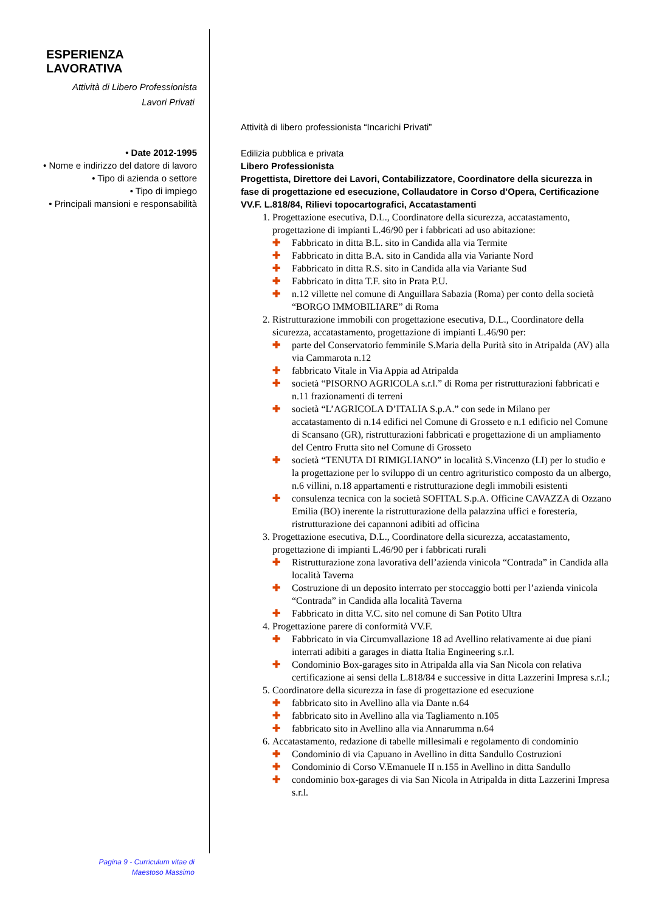ESPERIENZA LAVORATIVA
Attività di Libero Professionista
Lavori Privati
• Date 2012-1995
• Nome e indirizzo del datore di lavoro
• Tipo di azienda o settore
• Tipo di impiego
• Principali mansioni e responsabilità
Attività di libero professionista “Incarichi Privati”
Edilizia pubblica e privata
Libero Professionista
Progettista, Direttore dei Lavori, Contabilizzatore, Coordinatore della sicurezza in fase di progettazione ed esecuzione, Collaudatore in Corso d’Opera, Certificazione VV.F. L.818/84, Rilievi topocartografici, Accatastamenti
1. Progettazione esecutiva, D.L., Coordinatore della sicurezza, accatastamento, progettazione di impianti L.46/90 per i fabbricati ad uso abitazione:
✚ Fabbricato in ditta B.L. sito in Candida alla via Termite
✚ Fabbricato in ditta B.A. sito in Candida alla via Variante Nord
✚ Fabbricato in ditta R.S. sito in Candida alla via Variante Sud
✚ Fabbricato in ditta T.F. sito in Prata P.U.
✚ n.12 villette nel comune di Anguillara Sabazia (Roma) per conto della società “BORGO IMMOBILIARE” di Roma
2. Ristrutturazione immobili con progettazione esecutiva, D.L., Coordinatore della sicurezza, accatastamento, progettazione di impianti L.46/90 per:
✚ parte del Conservatorio femminile S.Maria della Purità sito in Atripalda (AV) alla via Cammarota n.12
✚ fabbricato Vitale in Via Appia ad Atripalda
✚ società “PISORNO AGRICOLA s.r.l.” di Roma per ristrutturazioni fabbricati e n.11 frazionamenti di terreni
✚ società “L’AGRICOLA D’ITALIA S.p.A.” con sede in Milano per accatastamento di n.14 edifici nel Comune di Grosseto e n.1 edificio nel Comune di Scansano (GR), ristrutturazioni fabbricati e progettazione di un ampliamento del Centro Frutta sito nel Comune di Grosseto
✚ società “TENUTA DI RIMIGLIANO” in località S.Vincenzo (LI) per lo studio e la progettazione per lo sviluppo di un centro agrituristico composto da un albergo, n.6 villini, n.18 appartamenti e ristrutturazione degli immobili esistenti
✚ consulenza tecnica con la società SOFITAL S.p.A. Officine CAVAZZA di Ozzano Emilia (BO) inerente la ristrutturazione della palazzina uffici e foresteria, ristrutturazione dei capannoni adibiti ad officina
3. Progettazione esecutiva, D.L., Coordinatore della sicurezza, accatastamento, progettazione di impianti L.46/90 per i fabbricati rurali
✚ Ristrutturazione zona lavorativa dell’azienda vinicola “Contrada” in Candida alla località Taverna
✚ Costruzione di un deposito interrato per stoccaggio botti per l’azienda vinicola “Contrada” in Candida alla località Taverna
✚ Fabbricato in ditta V.C. sito nel comune di San Potito Ultra
4. Progettazione parere di conformità VV.F.
✚ Fabbricato in via Circumvallazione 18 ad Avellino relativamente ai due piani interrati adibiti a garages in diatta Italia Engineering s.r.l.
✚ Condominio Box-garages sito in Atripalda alla via San Nicola con relativa certificazione ai sensi della L.818/84 e successive in ditta Lazzerini Impresa s.r.l.;
5. Coordinatore della sicurezza in fase di progettazione ed esecuzione
✚ fabbricato sito in Avellino alla via Dante n.64
✚ fabbricato sito in Avellino alla via Tagliamento n.105
✚ fabbricato sito in Avellino alla via Annarumma n.64
6. Accatastamento, redazione di tabelle millesimali e regolamento di condominio
✚ Condominio di via Capuano in Avellino in ditta Sandullo Costruzioni
✚ Condominio di Corso V.Emanuele II n.155 in Avellino in ditta Sandullo
✚ condominio box-garages di via San Nicola in Atripalda in ditta Lazzerini Impresa s.r.l.
Pagina 9 - Curriculum vitae di
Maestoso Massimo